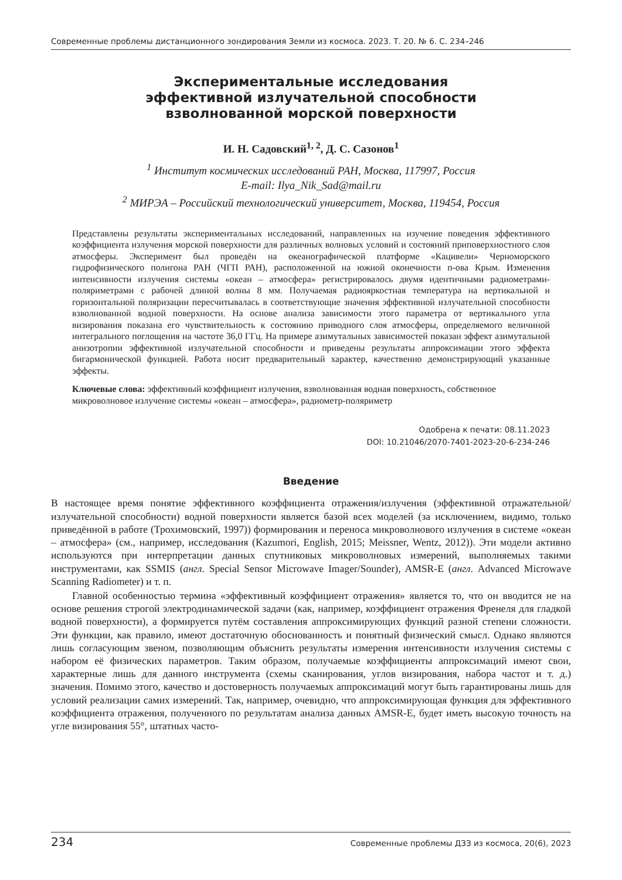Современные проблемы дистанционного зондирования Земли из космоса. 2023. Т. 20. № 6. С. 234–246
Экспериментальные исследования
эффективной излучательной способности
взволнованной морской поверхности
И. Н. Садовский<sup>1, 2</sup>, Д. С. Сазонов<sup>1</sup>
<sup>1</sup> Институт космических исследований РАН, Москва, 117997, Россия
E-mail: Ilya_Nik_Sad@mail.ru
<sup>2</sup> МИРЭА – Российский технологический университет, Москва, 119454, Россия
Представлены результаты экспериментальных исследований, направленных на изучение поведения эффективного коэффициента излучения морской поверхности для различных волновых условий и состояний приповерхностного слоя атмосферы. Эксперимент был проведён на океанографической платформе «Кацивели» Черноморского гидрофизического полигона РАН (ЧГП РАН), расположенной на южной оконечности п-ова Крым. Изменения интенсивности излучения системы «океан – атмосфера» регистрировалось двумя идентичными радиометрами-поляриметрами с рабочей длиной волны 8 мм. Получаемая радиояркостная температура на вертикальной и горизонтальной поляризации пересчитывалась в соответствующие значения эффективной излучательной способности взволнованной водной поверхности. На основе анализа зависимости этого параметра от вертикального угла визирования показана его чувствительность к состоянию приводного слоя атмосферы, определяемого величиной интегрального поглощения на частоте 36,0 ГГц. На примере азимутальных зависимостей показан эффект азимутальной анизотропии эффективной излучательной способности и приведены результаты аппроксимации этого эффекта бигармонической функцией. Работа носит предварительный характер, качественно демонстрирующий указанные эффекты.
Ключевые слова: эффективный коэффициент излучения, взволнованная водная поверхность, собственное микроволновое излучение системы «океан – атмосфера», радиометр-поляриметр
Одобрена к печати: 08.11.2023
DOI: 10.21046/2070-7401-2023-20-6-234-246
Введение
В настоящее время понятие эффективного коэффициента отражения/излучения (эффективной отражательной/излучательной способности) водной поверхности является базой всех моделей (за исключением, видимо, только приведённой в работе (Трохимовский, 1997)) формирования и переноса микроволнового излучения в системе «океан – атмосфера» (см., например, исследования (Kazumori, English, 2015; Meissner, Wentz, 2012)). Эти модели активно используются при интерпретации данных спутниковых микроволновых измерений, выполняемых такими инструментами, как SSMIS (англ. Special Sensor Microwave Imager/Sounder), AMSR-E (англ. Advanced Microwave Scanning Radiometer) и т. п.
Главной особенностью термина «эффективный коэффициент отражения» является то, что он вводится не на основе решения строгой электродинамической задачи (как, например, коэффициент отражения Френеля для гладкой водной поверхности), а формируется путём составления аппроксимирующих функций разной степени сложности. Эти функции, как правило, имеют достаточную обоснованность и понятный физический смысл. Однако являются лишь согласующим звеном, позволяющим объяснить результаты измерения интенсивности излучения системы с набором её физических параметров. Таким образом, получаемые коэффициенты аппроксимаций имеют свои, характерные лишь для данного инструмента (схемы сканирования, углов визирования, набора частот и т. д.) значения. Помимо этого, качество и достоверность получаемых аппроксимаций могут быть гарантированы лишь для условий реализации самих измерений. Так, например, очевидно, что аппроксимирующая функция для эффективного коэффициента отражения, полученного по результатам анализа данных AMSR-E, будет иметь высокую точность на угле визирования 55°, штатных часто-
234 Современные проблемы ДЗЗ из космоса, 20(6), 2023